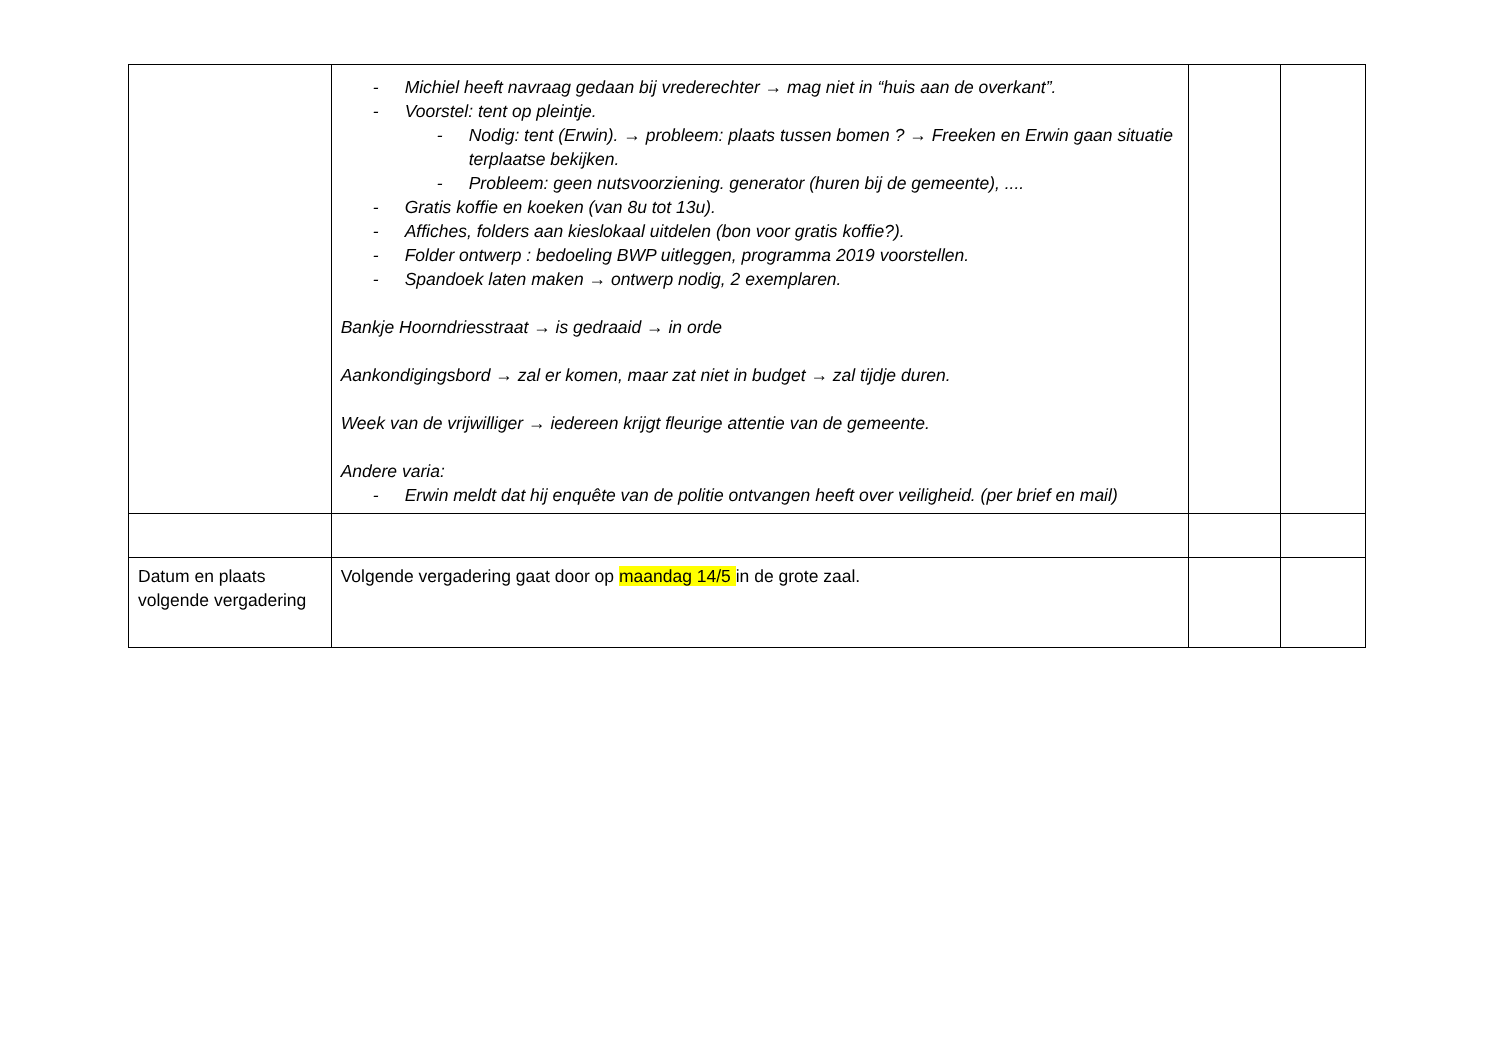| | - Michiel heeft navraag gedaan bij vrederechter → mag niet in “huis aan de overkant”. - Voorstel: tent op pleintje. - Nodig: tent (Erwin). → probleem: plaats tussen bomen ? → Freeken en Erwin gaan situatie terplaatse bekijken. - Probleem: geen nutsvoorziening. generator (huren bij de gemeente), .... - Gratis koffie en koeken (van 8u tot 13u). - Affiches, folders aan kieslokaal uitdelen (bon voor gratis koffie?). - Folder ontwerp : bedoeling BWP uitleggen, programma 2019 voorstellen. - Spandoek laten maken → ontwerp nodig, 2 exemplaren. Bankje Hoorndriesstraat → is gedraaid → in orde Aankondigingsbord → zal er komen, maar zat niet in budget → zal tijdje duren. Week van de vrijwilliger → iedereen krijgt fleurige attentie van de gemeente. Andere varia: - Erwin meldt dat hij enquête van de politie ontvangen heeft over veiligheid. (per brief en mail) | | |
| Datum en plaats volgende vergadering | Volgende vergadering gaat door op maandag 14/5 in de grote zaal. | | |